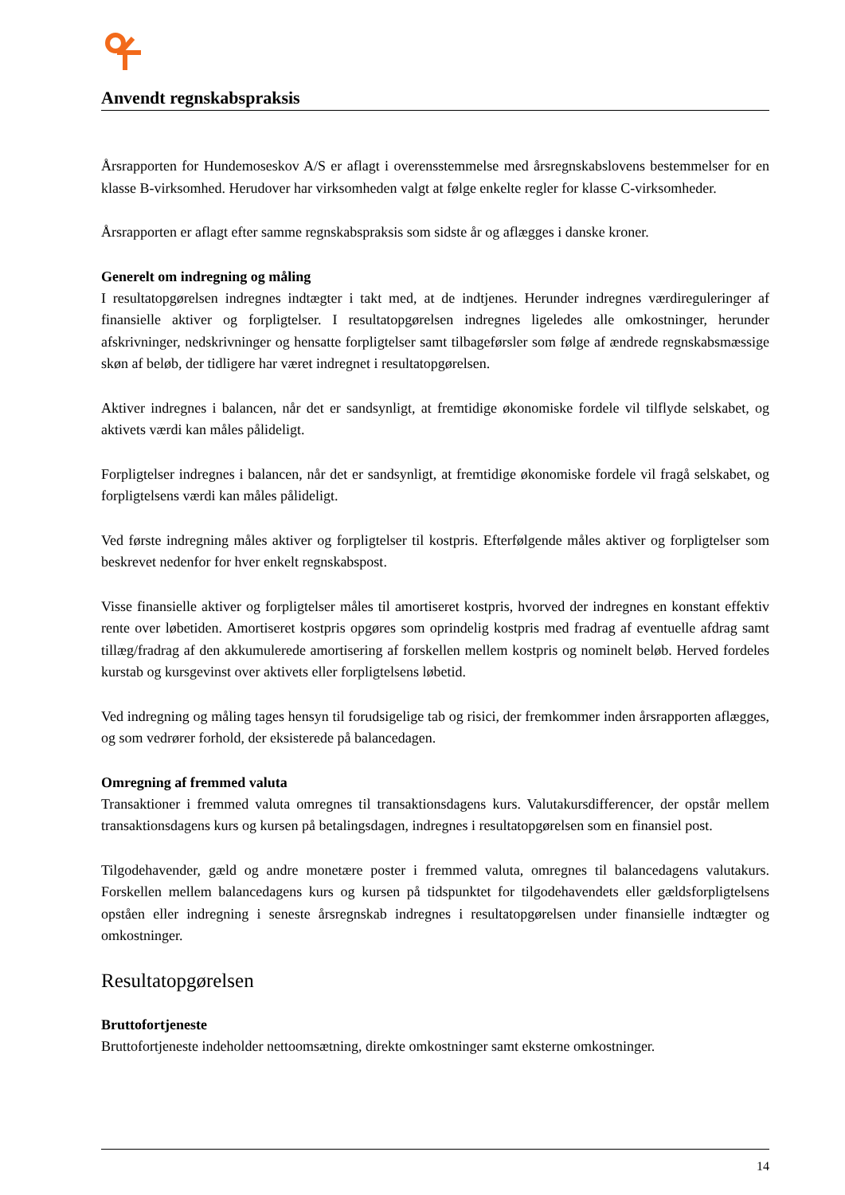Anvendt regnskabspraksis
Årsrapporten for Hundemoseskov A/S er aflagt i overensstemmelse med årsregnskabslovens bestemmelser for en klasse B-virksomhed. Herudover har virksomheden valgt at følge enkelte regler for klasse C-virksomheder.
Årsrapporten er aflagt efter samme regnskabspraksis som sidste år og aflægges i danske kroner.
Generelt om indregning og måling
I resultatopgørelsen indregnes indtægter i takt med, at de indtjenes. Herunder indregnes værdireguleringer af finansielle aktiver og forpligtelser. I resultatopgørelsen indregnes ligeledes alle omkostninger, herunder afskrivninger, nedskrivninger og hensatte forpligtelser samt tilbageførsler som følge af ændrede regnskabsmæssige skøn af beløb, der tidligere har været indregnet i resultatopgørelsen.
Aktiver indregnes i balancen, når det er sandsynligt, at fremtidige økonomiske fordele vil tilflyde selskabet, og aktivets værdi kan måles pålideligt.
Forpligtelser indregnes i balancen, når det er sandsynligt, at fremtidige økonomiske fordele vil fragå selskabet, og forpligtelsens værdi kan måles pålideligt.
Ved første indregning måles aktiver og forpligtelser til kostpris. Efterfølgende måles aktiver og forpligtelser som beskrevet nedenfor for hver enkelt regnskabspost.
Visse finansielle aktiver og forpligtelser måles til amortiseret kostpris, hvorved der indregnes en konstant effektiv rente over løbetiden. Amortiseret kostpris opgøres som oprindelig kostpris med fradrag af eventuelle afdrag samt tillæg/fradrag af den akkumulerede amortisering af forskellen mellem kostpris og nominelt beløb. Herved fordeles kurstab og kursgevinst over aktivets eller forpligtelsens løbetid.
Ved indregning og måling tages hensyn til forudsigelige tab og risici, der fremkommer inden årsrapporten aflægges, og som vedrører forhold, der eksisterede på balancedagen.
Omregning af fremmed valuta
Transaktioner i fremmed valuta omregnes til transaktionsdagens kurs. Valutakursdifferencer, der opstår mellem transaktionsdagens kurs og kursen på betalingsdagen, indregnes i resultatopgørelsen som en finansiel post.
Tilgodehavender, gæld og andre monetære poster i fremmed valuta, omregnes til balancedagens valutakurs. Forskellen mellem balancedagens kurs og kursen på tidspunktet for tilgodehavendets eller gældsforpligtelsens opståen eller indregning i seneste årsregnskab indregnes i resultatopgørelsen under finansielle indtægter og omkostninger.
Resultatopgørelsen
Bruttofortjeneste
Bruttofortjeneste indeholder nettoomsætning, direkte omkostninger samt eksterne omkostninger.
14